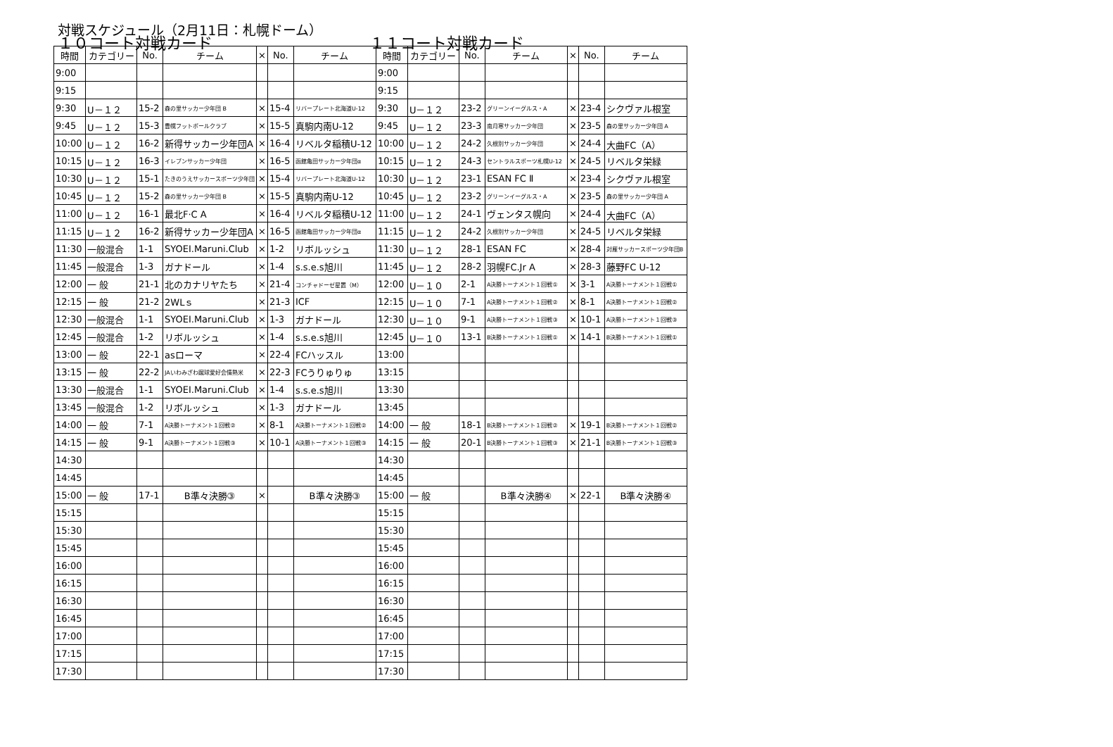対戦スケジュール（2月11日：札幌ドーム）
１０コート対戦カード １１コート対戦カード
| 時間 | カテゴリー | No. | チーム | × | No. | チーム | 時間 | カテゴリー | No. | チーム | × | No. | チーム |
| --- | --- | --- | --- | --- | --- | --- | --- | --- | --- | --- | --- | --- | --- |
| 9:00 | | | | | | | 9:00 | | | | | | |
| 9:15 | | | | | | | 9:15 | | | | | | |
| 9:30 | U－１２ | 15-2 | 森の里サッカー少年団 B | × | 15-4 | リバープレート北海道U-12 | 9:30 | U－１２ | 23-2 | グリーンイーグルス・A | × | 23-4 | シクヴァル根室 |
| 9:45 | U－１２ | 15-3 | 豊幌フットボールクラブ | × | 15-5 | 真駒内南U-12 | 9:45 | U－１２ | 23-3 | 南月寒サッカー少年団 | × | 23-5 | 森の里サッカー少年団 A |
| 10:00 | U－１２ | 16-2 | 新得サッカー少年団A | × | 16-4 | リベルタ稲積U-12 | 10:00 | U－１２ | 24-2 | 久根別サッカー少年団 | × | 24-4 | 大曲FC（A） |
| 10:15 | U－１２ | 16-3 | イレブンサッカー少年団 | × | 16-5 | 函館亀田サッカー少年団α | 10:15 | U－１２ | 24-3 | セントラルスポーツ札幌U-12 | × | 24-5 | リベルタ栄緑 |
| 10:30 | U－１２ | 15-1 | たきのうえサッカースポーツ少年団 | × | 15-4 | リバープレート北海道U-12 | 10:30 | U－１２ | 23-1 | ESAN FC Ⅱ | × | 23-4 | シクヴァル根室 |
| 10:45 | U－１２ | 15-2 | 森の里サッカー少年団 B | × | 15-5 | 真駒内南U-12 | 10:45 | U－１２ | 23-2 | グリーンイーグルス・A | × | 23-5 | 森の里サッカー少年団 A |
| 11:00 | U－１２ | 16-1 | 最北F·C A | × | 16-4 | リベルタ稲積U-12 | 11:00 | U－１２ | 24-1 | ヴェンタス幌向 | × | 24-4 | 大曲FC（A） |
| 11:15 | U－１２ | 16-2 | 新得サッカー少年団A | × | 16-5 | 函館亀田サッカー少年団α | 11:15 | U－１２ | 24-2 | 久根別サッカー少年団 | × | 24-5 | リベルタ栄緑 |
| 11:30 | 一般混合 | 1-1 | SYOEI.Maruni.Club | × | 1-2 | リボルッシュ | 11:30 | U－１２ | 28-1 | ESAN FC | × | 28-4 | 対雁サッカースポーツ少年団B |
| 11:45 | 一般混合 | 1-3 | ガナドール | × | 1-4 | s.s.e.s旭川 | 11:45 | U－１２ | 28-2 | 羽幌FC.Jr A | × | 28-3 | 藤野FC U-12 |
| 12:00 | 一 般 | 21-1 | 北のカナリヤたち | × | 21-4 | コンチャドーゼ星置（M） | 12:00 | U－１０ | 2-1 | A決勝トーナメント１回戦① | × | 3-1 | A決勝トーナメント１回戦① |
| 12:15 | 一 般 | 21-2 | 2WLｓ | × | 21-3 | ICF | 12:15 | U－１０ | 7-1 | A決勝トーナメント１回戦② | × | 8-1 | A決勝トーナメント１回戦② |
| 12:30 | 一般混合 | 1-1 | SYOEI.Maruni.Club | × | 1-3 | ガナドール | 12:30 | U－１０ | 9-1 | A決勝トーナメント１回戦③ | × | 10-1 | A決勝トーナメント１回戦③ |
| 12:45 | 一般混合 | 1-2 | リボルッシュ | × | 1-4 | s.s.e.s旭川 | 12:45 | U－１０ | 13-1 | B決勝トーナメント１回戦① | × | 14-1 | B決勝トーナメント１回戦① |
| 13:00 | 一 般 | 22-1 | asローマ | × | 22-4 | FCハッスル | 13:00 | | | | | | |
| 13:15 | 一 般 | 22-2 | JAいわみざわ蹴球愛好会情熱米 | × | 22-3 | FCうりゅりゅ | 13:15 | | | | | | |
| 13:30 | 一般混合 | 1-1 | SYOEI.Maruni.Club | × | 1-4 | s.s.e.s旭川 | 13:30 | | | | | | |
| 13:45 | 一般混合 | 1-2 | リボルッシュ | × | 1-3 | ガナドール | 13:45 | | | | | | |
| 14:00 | 一 般 | 7-1 | A決勝トーナメント１回戦② | × | 8-1 | A決勝トーナメント１回戦② | 14:00 | 一 般 | 18-1 | B決勝トーナメント１回戦② | × | 19-1 | B決勝トーナメント１回戦② |
| 14:15 | 一 般 | 9-1 | A決勝トーナメント１回戦③ | × | 10-1 | A決勝トーナメント１回戦③ | 14:15 | 一 般 | 20-1 | B決勝トーナメント１回戦③ | × | 21-1 | B決勝トーナメント１回戦③ |
| 14:30 | | | | | | | 14:30 | | | | | | |
| 14:45 | | | | | | | 14:45 | | | | | | |
| 15:00 | 一 般 | 17-1 | B準々決勝③ | × | | B準々決勝③ | 15:00 | 一 般 | | B準々決勝④ | × | 22-1 | B準々決勝④ |
| 15:15 | | | | | | | 15:15 | | | | | | |
| 15:30 | | | | | | | 15:30 | | | | | | |
| 15:45 | | | | | | | 15:45 | | | | | | |
| 16:00 | | | | | | | 16:00 | | | | | | |
| 16:15 | | | | | | | 16:15 | | | | | | |
| 16:30 | | | | | | | 16:30 | | | | | | |
| 16:45 | | | | | | | 16:45 | | | | | | |
| 17:00 | | | | | | | 17:00 | | | | | | |
| 17:15 | | | | | | | 17:15 | | | | | | |
| 17:30 | | | | | | | 17:30 | | | | | | |